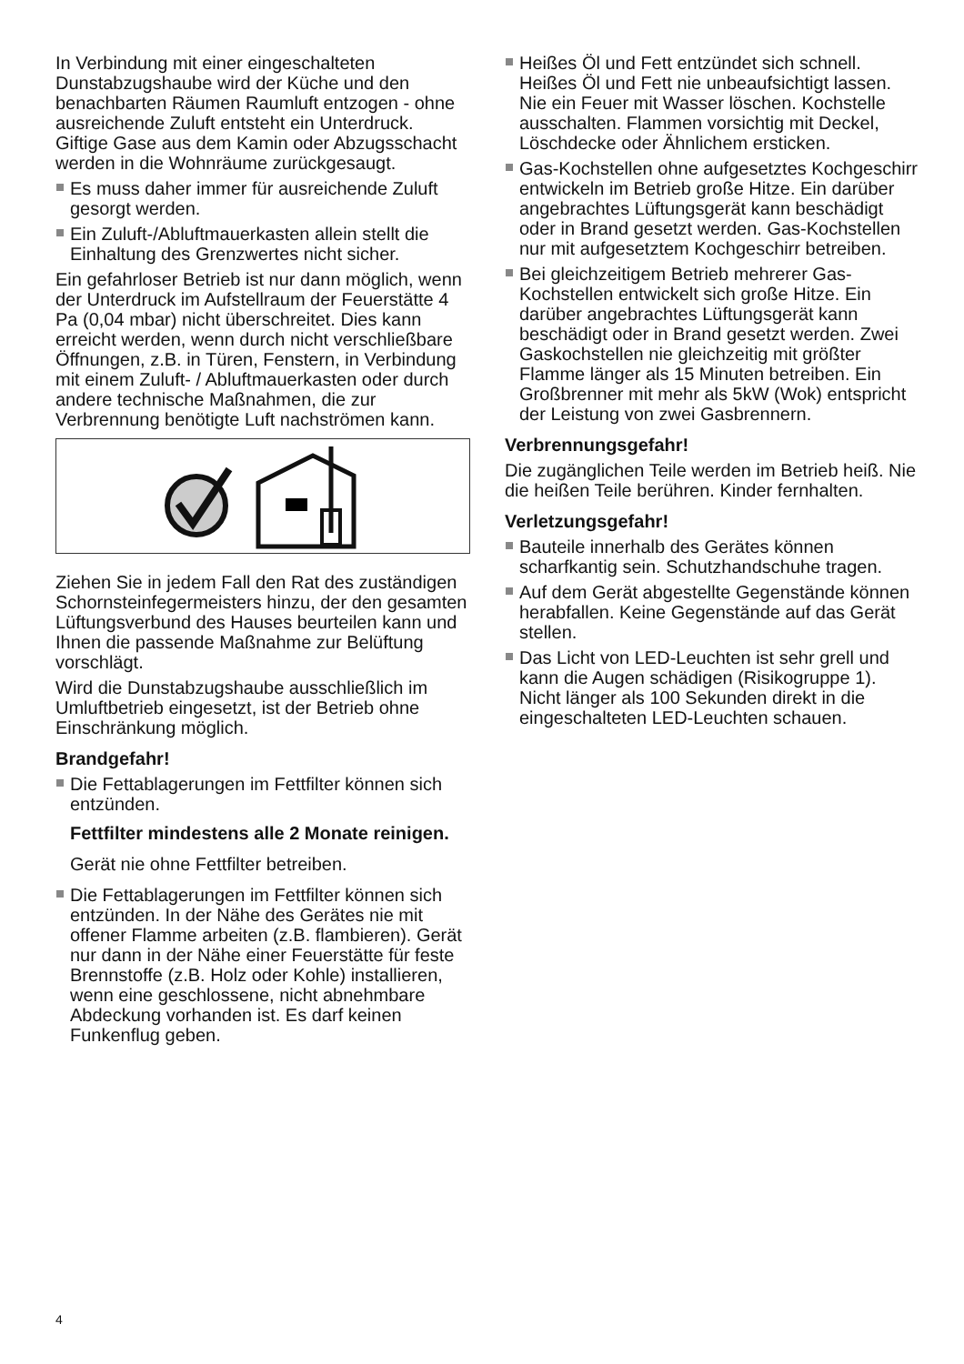In Verbindung mit einer eingeschalteten Dunstabzugshaube wird der Küche und den benachbarten Räumen Raumluft entzogen - ohne ausreichende Zuluft entsteht ein Unterdruck. Giftige Gase aus dem Kamin oder Abzugsschacht werden in die Wohnräume zurückgesaugt.
Es muss daher immer für ausreichende Zuluft gesorgt werden.
Ein Zuluft-/Abluftmauerkasten allein stellt die Einhaltung des Grenzwertes nicht sicher.
Ein gefahrloser Betrieb ist nur dann möglich, wenn der Unterdruck im Aufstellraum der Feuerstätte 4 Pa (0,04 mbar) nicht überschreitet. Dies kann erreicht werden, wenn durch nicht verschließbare Öffnungen, z.B. in Türen, Fenstern, in Verbindung mit einem Zuluft- / Abluftmauerkasten oder durch andere technische Maßnahmen, die zur Verbrennung benötigte Luft nachströmen kann.
Ziehen Sie in jedem Fall den Rat des zuständigen Schornsteinfegermeisters hinzu, der den gesamten Lüftungsverbund des Hauses beurteilen kann und Ihnen die passende Maßnahme zur Belüftung vorschlägt.
Wird die Dunstabzugshaube ausschließlich im Umluftbetrieb eingesetzt, ist der Betrieb ohne Einschränkung möglich.
Brandgefahr!
Die Fettablagerungen im Fettfilter können sich entzünden.
Fettfilter mindestens alle 2 Monate reinigen.
Gerät nie ohne Fettfilter betreiben.
Die Fettablagerungen im Fettfilter können sich entzünden. In der Nähe des Gerätes nie mit offener Flamme arbeiten (z.B. flambieren). Gerät nur dann in der Nähe einer Feuerstätte für feste Brennstoffe (z.B. Holz oder Kohle) installieren, wenn eine geschlossene, nicht abnehmbare Abdeckung vorhanden ist. Es darf keinen Funkenflug geben.
Heißes Öl und Fett entzündet sich schnell. Heißes Öl und Fett nie unbeaufsichtigt lassen. Nie ein Feuer mit Wasser löschen. Kochstelle ausschalten. Flammen vorsichtig mit Deckel, Löschdecke oder Ähnlichem ersticken.
Gas-Kochstellen ohne aufgesetztes Kochgeschirr entwickeln im Betrieb große Hitze. Ein darüber angebrachtes Lüftungsgerät kann beschädigt oder in Brand gesetzt werden. Gas-Kochstellen nur mit aufgesetztem Kochgeschirr betreiben.
Bei gleichzeitigem Betrieb mehrerer Gas-Kochstellen entwickelt sich große Hitze. Ein darüber angebrachtes Lüftungsgerät kann beschädigt oder in Brand gesetzt werden. Zwei Gaskochstellen nie gleichzeitig mit größter Flamme länger als 15 Minuten betreiben. Ein Großbrenner mit mehr als 5kW (Wok) entspricht der Leistung von zwei Gasbrennern.
Verbrennungsgefahr!
Die zugänglichen Teile werden im Betrieb heiß. Nie die heißen Teile berühren. Kinder fernhalten.
Verletzungsgefahr!
Bauteile innerhalb des Gerätes können scharfkantig sein. Schutzhandschuhe tragen.
Auf dem Gerät abgestellte Gegenstände können herabfallen. Keine Gegenstände auf das Gerät stellen.
Das Licht von LED-Leuchten ist sehr grell und kann die Augen schädigen (Risikogruppe 1). Nicht länger als 100 Sekunden direkt in die eingeschalteten LED-Leuchten schauen.
4